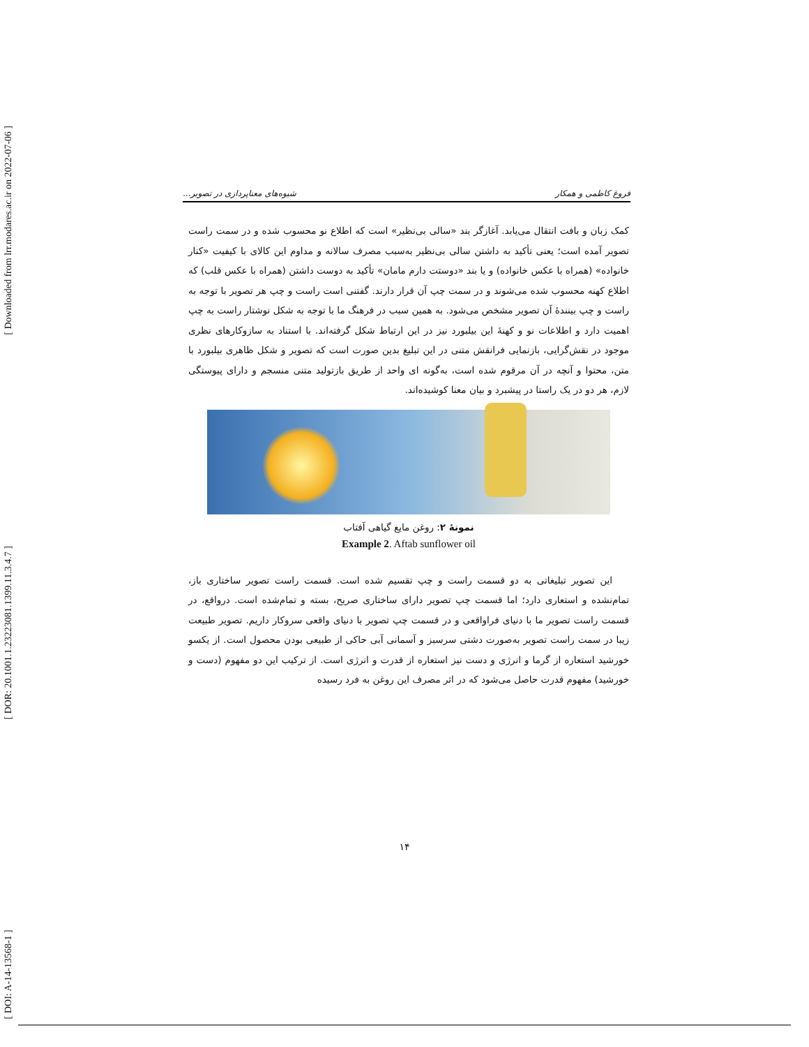[ Downloaded from lrr.modares.ac.ir on 2022-07-06 ]
[ DOR: 20.1001.1.23223081.1399.11.3.4.7 ]
[ DOI: A-14-13568-1 ]
فروغ کاظمی و همکار شیوه‌های معناپردازی در تصویر...
کمک زبان و بافت انتقال می‌یابد. آغازگر بند «سالی بی‌نظیر» است که اطلاع نو محسوب شده و در سمت راست تصویر آمده است؛ یعنی تأکید به داشتن سالی بی‌نظیر به‌سبب مصرف سالانه و مداوم این کالای با کیفیت «کنار خانواده» (همراه با عکس خانواده) و یا بند «دوستت دارم مامان» تأکید به دوست داشتن (همراه با عکس قلب) که اطلاع کهنه محسوب شده می‌شوند و در سمت چپ آن قرار دارند. گفتنی است راست و چپ هر تصویر با توجه به راست و چپ بینندهٔ آن تصویر مشخص می‌شود. به همین سبب در فرهنگ ما با توجه به شکل نوشتار راست به چپ اهمیت دارد و اطلاعات نو و کهنهٔ این بیلبورد نیز در این ارتباط شکل گرفته‌اند. با استناد به سازوکارهای نظری موجود در نقش‌گرایی، بازنمایی فرانقش متنی در این تبلیغ بدین صورت است که تصویر و شکل ظاهری بیلبورد با متن، محتوا و آنچه در آن مرقوم شده است، به‌گونه ای واحد از طریق بازتولید متنی منسجم و دارای پیوستگی لازم، هر دو در یک راستا در پیشبرد و بیان معنا کوشیده‌اند.
نمونهٔ ۲: روغن مایع گیاهی آفتاب
Example 2. Aftab sunflower oil
این تصویر تبلیغاتی به دو قسمت راست و چپ تقسیم شده است. قسمت راست تصویر ساختاری باز، تمام‌نشده و استعاری دارد؛ اما قسمت چپ تصویر دارای ساختاری صریح، بسته و تمام‌شده است. درواقع، در قسمت راست تصویر ما با دنیای فراواقعی و در قسمت چپ تصویر با دنیای واقعی سروکار داریم. تصویر طبیعت زیبا در سمت راست تصویر به‌صورت دشتی سرسبز و آسمانی آبی حاکی از طبیعی بودن محصول است. از یکسو خورشید استعاره از گرما و انرژی و دست نیز استعاره از قدرت و انرژی است. از ترکیب این دو مفهوم (دست و خورشید) مفهوم قدرت حاصل می‌شود که در اثر مصرف این روغن به فرد رسیده
۱۴